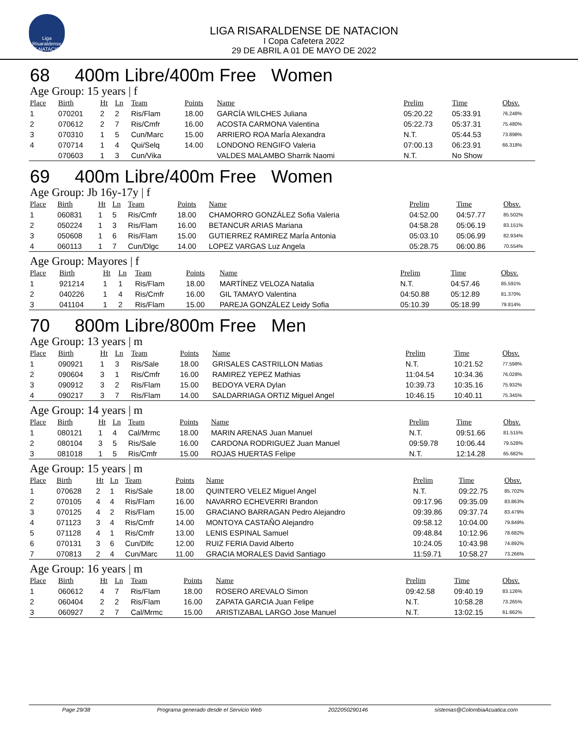Liga Risaraldense DE NATACION
LIGA RISARALDENSE DE NATACION
I Copa Cafetera 2022
29 DE ABRIL A 01 DE MAYO DE 2022
68 400m Libre/400m Free Women
Age Group: 15 years | f
| Place | Birth | Ht | Ln | Team | Points | Name | Prelim | Time | Obsv. |
| --- | --- | --- | --- | --- | --- | --- | --- | --- | --- |
| 1 | 070201 | 2 | 2 | Ris/Flam | 18.00 | GARCÍA WILCHES Juliana | 05:20.22 | 05:33.91 | 76.248% |
| 2 | 070612 | 2 | 7 | Ris/Cmfr | 16.00 | ACOSTA CARMONA Valentina | 05:22.73 | 05:37.31 | 75.480% |
| 3 | 070310 | 1 | 5 | Cun/Marc | 15.00 | ARRIERO ROA MarÍa Alexandra | N.T. | 05:44.53 | 73.898% |
| 4 | 070714 | 1 | 4 | Qui/Selq | 14.00 | LONDONO RENGIFO Valeria | 07:00.13 | 06:23.91 | 66.318% |
| | 070603 | 1 | 3 | Cun/Vika | | VALDES MALAMBO Sharrik Naomi | N.T. | No Show | |
69 400m Libre/400m Free Women
Age Group: Jb 16y-17y | f
| Place | Birth | Ht | Ln | Team | Points | Name | Prelim | Time | Obsv. |
| --- | --- | --- | --- | --- | --- | --- | --- | --- | --- |
| 1 | 060831 | 1 | 5 | Ris/Cmfr | 18.00 | CHAMORRO GONZÁLEZ Sofia Valeria | 04:52.00 | 04:57.77 | 85.502% |
| 2 | 050224 | 1 | 3 | Ris/Flam | 16.00 | BETANCUR ARIAS Mariana | 04:58.28 | 05:06.19 | 83.151% |
| 3 | 050608 | 1 | 6 | Ris/Flam | 15.00 | GUTIERREZ RAMIREZ MarÍa Antonia | 05:03.10 | 05:06.99 | 82.934% |
| 4 | 060113 | 1 | 7 | Cun/Dlgc | 14.00 | LOPEZ VARGAS Luz Angela | 05:28.75 | 06:00.86 | 70.554% |
Age Group: Mayores | f
| Place | Birth | Ht | Ln | Team | Points | Name | Prelim | Time | Obsv. |
| --- | --- | --- | --- | --- | --- | --- | --- | --- | --- |
| 1 | 921214 | 1 | 1 | Ris/Flam | 18.00 | MARTÍNEZ VELOZA Natalia | N.T. | 04:57.46 | 85.591% |
| 2 | 040226 | 1 | 4 | Ris/Cmfr | 16.00 | GIL TAMAYO Valentina | 04:50.88 | 05:12.89 | 81.370% |
| 3 | 041104 | 1 | 2 | Ris/Flam | 15.00 | PAREJA GONZÁLEZ Leidy Sofia | 05:10.39 | 05:18.99 | 79.814% |
70 800m Libre/800m Free Men
Age Group: 13 years | m
| Place | Birth | Ht | Ln | Team | Points | Name | Prelim | Time | Obsv. |
| --- | --- | --- | --- | --- | --- | --- | --- | --- | --- |
| 1 | 090921 | 1 | 3 | Ris/Sale | 18.00 | GRISALES CASTRILLON Matias | N.T. | 10:21.52 | 77.598% |
| 2 | 090604 | 3 | 1 | Ris/Cmfr | 16.00 | RAMIREZ YEPEZ Mathias | 11:04.54 | 10:34.36 | 76.028% |
| 3 | 090912 | 3 | 2 | Ris/Flam | 15.00 | BEDOYA VERA Dylan | 10:39.73 | 10:35.16 | 75.932% |
| 4 | 090217 | 3 | 7 | Ris/Flam | 14.00 | SALDARRIAGA ORTIZ Miguel Angel | 10:46.15 | 10:40.11 | 75.345% |
Age Group: 14 years | m
| Place | Birth | Ht | Ln | Team | Points | Name | Prelim | Time | Obsv. |
| --- | --- | --- | --- | --- | --- | --- | --- | --- | --- |
| 1 | 080121 | 1 | 4 | Cal/Mrmc | 18.00 | MARIN ARENAS Juan Manuel | N.T. | 09:51.66 | 81.515% |
| 2 | 080104 | 3 | 5 | Ris/Sale | 16.00 | CARDONA RODRIGUEZ Juan Manuel | 09:59.78 | 10:06.44 | 79.528% |
| 3 | 081018 | 1 | 5 | Ris/Cmfr | 15.00 | ROJAS HUERTAS Felipe | N.T. | 12:14.28 | 65.682% |
Age Group: 15 years | m
| Place | Birth | Ht | Ln | Team | Points | Name | Prelim | Time | Obsv. |
| --- | --- | --- | --- | --- | --- | --- | --- | --- | --- |
| 1 | 070628 | 2 | 1 | Ris/Sale | 18.00 | QUINTERO VELEZ Miguel Angel | N.T. | 09:22.75 | 85.702% |
| 2 | 070105 | 4 | 4 | Ris/Flam | 16.00 | NAVARRO ECHEVERRI Brandon | 09:17.96 | 09:35.09 | 83.863% |
| 3 | 070125 | 4 | 2 | Ris/Flam | 15.00 | GRACIANO BARRAGAN Pedro Alejandro | 09:39.86 | 09:37.74 | 83.479% |
| 4 | 071123 | 3 | 4 | Ris/Cmfr | 14.00 | MONTOYA CASTAÑO Alejandro | 09:58.12 | 10:04.00 | 79.849% |
| 5 | 071128 | 4 | 1 | Ris/Cmfr | 13.00 | LENIS ESPINAL Samuel | 09:48.84 | 10:12.96 | 78.682% |
| 6 | 070131 | 3 | 6 | Cun/Dlfc | 12.00 | RUIZ FERIA David Alberto | 10:24.05 | 10:43.98 | 74.892% |
| 7 | 070813 | 2 | 4 | Cun/Marc | 11.00 | GRACIA MORALES David Santiago | 11:59.71 | 10:58.27 | 73.266% |
Age Group: 16 years | m
| Place | Birth | Ht | Ln | Team | Points | Name | Prelim | Time | Obsv. |
| --- | --- | --- | --- | --- | --- | --- | --- | --- | --- |
| 1 | 060612 | 4 | 7 | Ris/Flam | 18.00 | ROSERO AREVALO Simon | 09:42.58 | 09:40.19 | 83.126% |
| 2 | 060404 | 2 | 2 | Ris/Flam | 16.00 | ZAPATA GARCIA Juan Felipe | N.T. | 10:58.28 | 73.265% |
| 3 | 060927 | 2 | 7 | Cal/Mrmc | 15.00 | ARISTIZABAL LARGO Jose Manuel | N.T. | 13:02.15 | 61.662% |
Page 29/38 Programa generado desde el Servicio Web 2022050290146 sistemas@ColombiaAcuatica.com